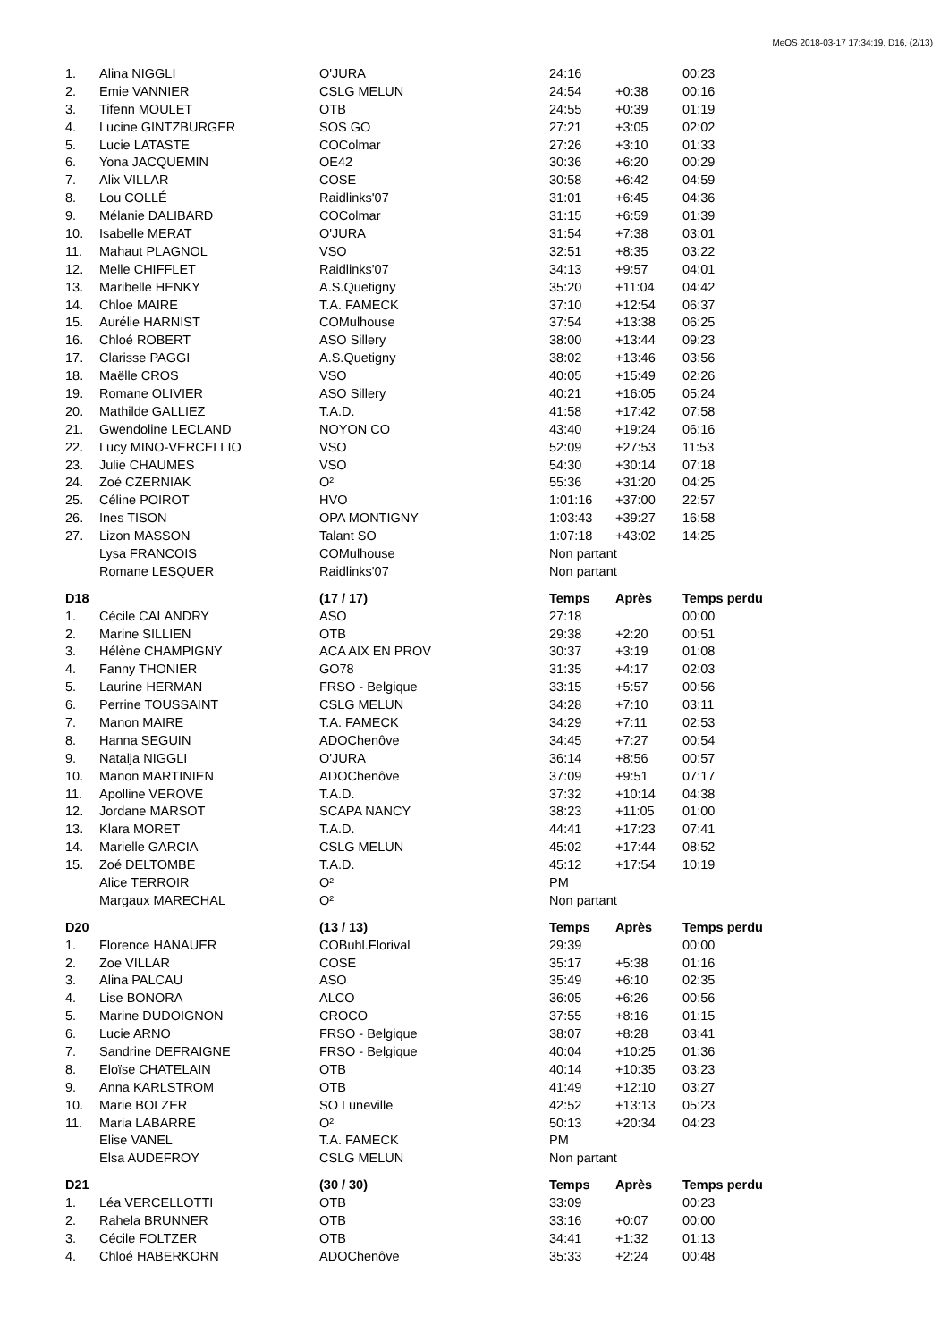MeOS 2018-03-17 17:34:19, D16, (2/13)
| 1. | Alina NIGGLI | O'JURA | 24:16 | | 00:23 |
| 2. | Emie VANNIER | CSLG MELUN | 24:54 | +0:38 | 00:16 |
| 3. | Tifenn MOULET | OTB | 24:55 | +0:39 | 01:19 |
| 4. | Lucine GINTZBURGER | SOS GO | 27:21 | +3:05 | 02:02 |
| 5. | Lucie LATASTE | COColmar | 27:26 | +3:10 | 01:33 |
| 6. | Yona JACQUEMIN | OE42 | 30:36 | +6:20 | 00:29 |
| 7. | Alix VILLAR | COSE | 30:58 | +6:42 | 04:59 |
| 8. | Lou COLLÉ | Raidlinks'07 | 31:01 | +6:45 | 04:36 |
| 9. | Mélanie DALIBARD | COColmar | 31:15 | +6:59 | 01:39 |
| 10. | Isabelle MERAT | O'JURA | 31:54 | +7:38 | 03:01 |
| 11. | Mahaut PLAGNOL | VSO | 32:51 | +8:35 | 03:22 |
| 12. | Melle CHIFFLET | Raidlinks'07 | 34:13 | +9:57 | 04:01 |
| 13. | Maribelle HENKY | A.S.Quetigny | 35:20 | +11:04 | 04:42 |
| 14. | Chloe MAIRE | T.A. FAMECK | 37:10 | +12:54 | 06:37 |
| 15. | Aurélie HARNIST | COMulhouse | 37:54 | +13:38 | 06:25 |
| 16. | Chloé ROBERT | ASO Sillery | 38:00 | +13:44 | 09:23 |
| 17. | Clarisse PAGGI | A.S.Quetigny | 38:02 | +13:46 | 03:56 |
| 18. | Maëlle CROS | VSO | 40:05 | +15:49 | 02:26 |
| 19. | Romane OLIVIER | ASO Sillery | 40:21 | +16:05 | 05:24 |
| 20. | Mathilde GALLIEZ | T.A.D. | 41:58 | +17:42 | 07:58 |
| 21. | Gwendoline LECLAND | NOYON CO | 43:40 | +19:24 | 06:16 |
| 22. | Lucy MINO-VERCELLIO | VSO | 52:09 | +27:53 | 11:53 |
| 23. | Julie CHAUMES | VSO | 54:30 | +30:14 | 07:18 |
| 24. | Zoé CZERNIAK | O² | 55:36 | +31:20 | 04:25 |
| 25. | Céline POIROT | HVO | 1:01:16 | +37:00 | 22:57 |
| 26. | Ines TISON | OPA MONTIGNY | 1:03:43 | +39:27 | 16:58 |
| 27. | Lizon MASSON | Talant SO | 1:07:18 | +43:02 | 14:25 |
| | Lysa FRANCOIS | COMulhouse | Non partant | | |
| | Romane LESQUER | Raidlinks'07 | Non partant | | |
| D18 | | (17 / 17) | Temps | Après | Temps perdu |
| 1. | Cécile CALANDRY | ASO | 27:18 | | 00:00 |
| 2. | Marine SILLIEN | OTB | 29:38 | +2:20 | 00:51 |
| 3. | Hélène CHAMPIGNY | ACA AIX EN PROV | 30:37 | +3:19 | 01:08 |
| 4. | Fanny THONIER | GO78 | 31:35 | +4:17 | 02:03 |
| 5. | Laurine HERMAN | FRSO - Belgique | 33:15 | +5:57 | 00:56 |
| 6. | Perrine TOUSSAINT | CSLG MELUN | 34:28 | +7:10 | 03:11 |
| 7. | Manon MAIRE | T.A. FAMECK | 34:29 | +7:11 | 02:53 |
| 8. | Hanna SEGUIN | ADOChenôve | 34:45 | +7:27 | 00:54 |
| 9. | Natalja NIGGLI | O'JURA | 36:14 | +8:56 | 00:57 |
| 10. | Manon MARTINIEN | ADOChenôve | 37:09 | +9:51 | 07:17 |
| 11. | Apolline VEROVE | T.A.D. | 37:32 | +10:14 | 04:38 |
| 12. | Jordane MARSOT | SCAPA NANCY | 38:23 | +11:05 | 01:00 |
| 13. | Klara MORET | T.A.D. | 44:41 | +17:23 | 07:41 |
| 14. | Marielle GARCIA | CSLG MELUN | 45:02 | +17:44 | 08:52 |
| 15. | Zoé DELTOMBE | T.A.D. | 45:12 | +17:54 | 10:19 |
| | Alice TERROIR | O² | PM | | |
| | Margaux MARECHAL | O² | Non partant | | |
| D20 | | (13 / 13) | Temps | Après | Temps perdu |
| 1. | Florence HANAUER | COBuhl.Florival | 29:39 | | 00:00 |
| 2. | Zoe VILLAR | COSE | 35:17 | +5:38 | 01:16 |
| 3. | Alina PALCAU | ASO | 35:49 | +6:10 | 02:35 |
| 4. | Lise BONORA | ALCO | 36:05 | +6:26 | 00:56 |
| 5. | Marine DUDOIGNON | CROCO | 37:55 | +8:16 | 01:15 |
| 6. | Lucie ARNO | FRSO - Belgique | 38:07 | +8:28 | 03:41 |
| 7. | Sandrine DEFRAIGNE | FRSO - Belgique | 40:04 | +10:25 | 01:36 |
| 8. | Eloïse CHATELAIN | OTB | 40:14 | +10:35 | 03:23 |
| 9. | Anna KARLSTROM | OTB | 41:49 | +12:10 | 03:27 |
| 10. | Marie BOLZER | SO Luneville | 42:52 | +13:13 | 05:23 |
| 11. | Maria LABARRE | O² | 50:13 | +20:34 | 04:23 |
| | Elise VANEL | T.A. FAMECK | PM | | |
| | Elsa AUDEFROY | CSLG MELUN | Non partant | | |
| D21 | | (30 / 30) | Temps | Après | Temps perdu |
| 1. | Léa VERCELLOTTI | OTB | 33:09 | | 00:23 |
| 2. | Rahela BRUNNER | OTB | 33:16 | +0:07 | 00:00 |
| 3. | Cécile FOLTZER | OTB | 34:41 | +1:32 | 01:13 |
| 4. | Chloé HABERKORN | ADOChenôve | 35:33 | +2:24 | 00:48 |